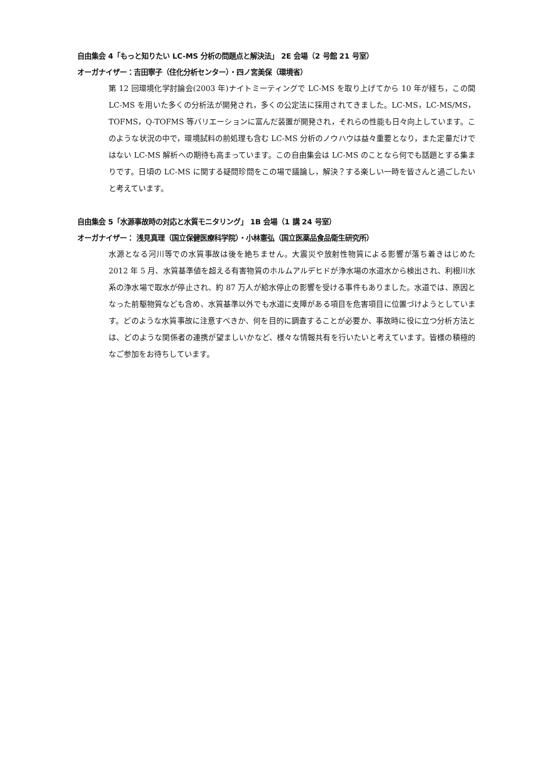自由集会 4「もっと知りたい LC-MS 分析の問題点と解決法」 2E 会場（2 号館 21 号室）
オーガナイザー：吉田寧子（住化分析センター）・四ノ宮美保（環境省）
第 12 回環境化学討論会(2003 年)ナイトミーティングで LC-MS を取り上げてから 10 年が経ち，この間 LC-MS を用いた多くの分析法が開発され，多くの公定法に採用されてきました。LC-MS，LC-MS/MS，TOFMS，Q-TOFMS 等バリエーションに富んだ装置が開発され，それらの性能も日々向上しています。このような状況の中で，環境試料の前処理も含む LC-MS 分析のノウハウは益々重要となり，また定量だけではない LC-MS 解析への期待も高まっています。この自由集会は LC-MS のことなら何でも話題とする集まりです。日頃の LC-MS に関する疑問珍問をこの場で議論し，解決？する楽しい一時を皆さんと過ごしたいと考えています。
自由集会 5「水源事故時の対応と水質モニタリング」 1B 会場（1 講 24 号室）
オーガナイザー： 浅見真理（国立保健医療科学院）・小林憲弘（国立医薬品食品衛生研究所）
水源となる河川等での水質事故は後を絶ちません。大震災や放射性物質による影響が落ち着きはじめた 2012 年 5 月、水質基準値を超える有害物質のホルムアルデヒドが浄水場の水道水から検出され、利根川水系の浄水場で取水が停止され、約 87 万人が給水停止の影響を受ける事件もありました。水道では、原因となった前駆物質なども含め、水質基準以外でも水道に支障がある項目を危害項目に位置づけようとしています。どのような水質事故に注意すべきか、何を目的に調査することが必要か、事故時に役に立つ分析方法とは、どのような関係者の連携が望ましいかなど、様々な情報共有を行いたいと考えています。皆様の積極的なご参加をお待ちしています。